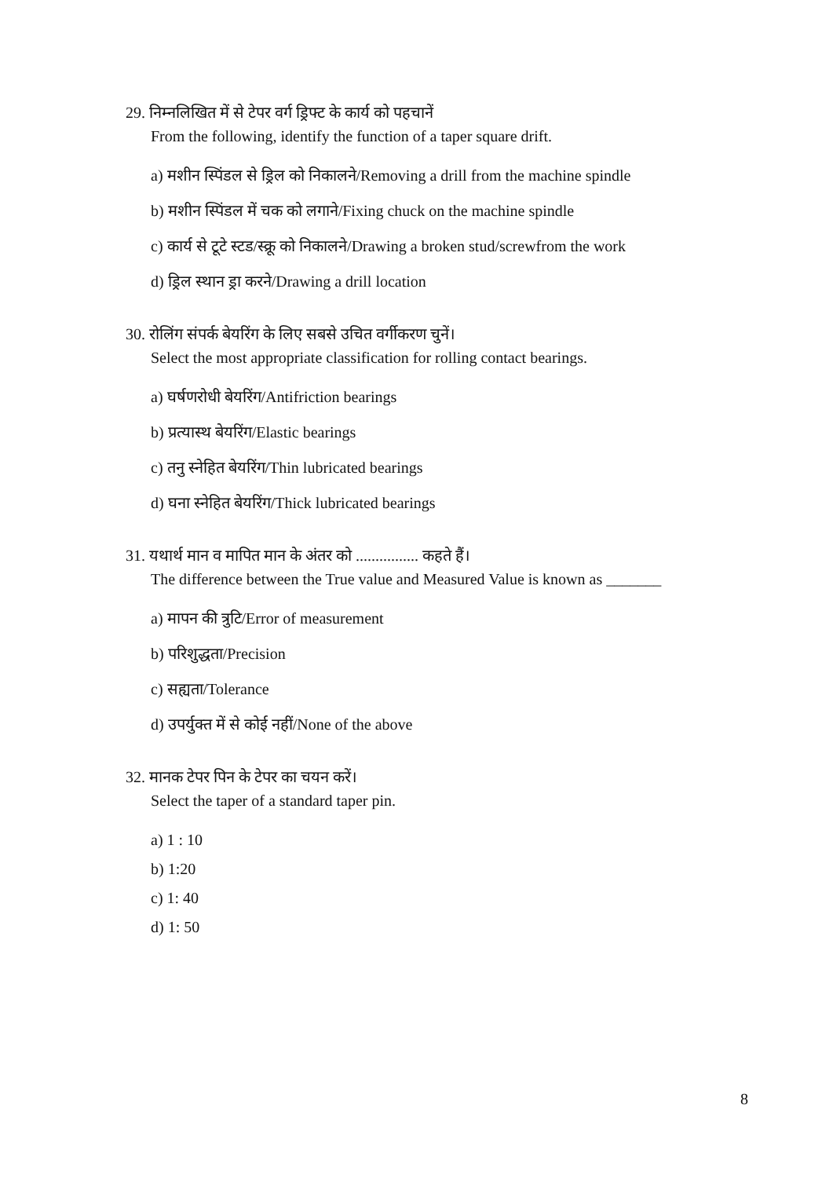29. निम्नलिखित में से टेपर वर्ग ड्रिफ्ट के कार्य को पहचानें
From the following, identify the function of a taper square drift.
a) मशीन स्पिंडल से ड्रिल को निकालने/Removing a drill from the machine spindle
b) मशीन स्पिंडल में चक को लगाने/Fixing chuck on the machine spindle
c) कार्य से टूटे स्टड/स्क्रू को निकालने/Drawing a broken stud/screwfrom the work
d) ड्रिल स्थान ड्रा करने/Drawing a drill location
30. रोलिंग संपर्क बेयरिंग के लिए सबसे उचित वर्गीकरण चुनें।
Select the most appropriate classification for rolling contact bearings.
a) घर्षणरोधी बेयरिंग/Antifriction bearings
b) प्रत्यास्थ बेयरिंग/Elastic bearings
c) तनु स्नेहित बेयरिंग/Thin lubricated bearings
d) घना स्नेहित बेयरिंग/Thick lubricated bearings
31. यथार्थ मान व मापित मान के अंतर को ................ कहते हैं।
The difference between the True value and Measured Value is known as _______
a) मापन की त्रुटि/Error of measurement
b) परिशुद्धता/Precision
c) सह्यता/Tolerance
d) उपर्युक्त में से कोई नहीं/None of the above
32. मानक टेपर पिन के टेपर का चयन करें।
Select the taper of a standard taper pin.
a) 1 : 10
b) 1:20
c) 1: 40
d) 1: 50
8